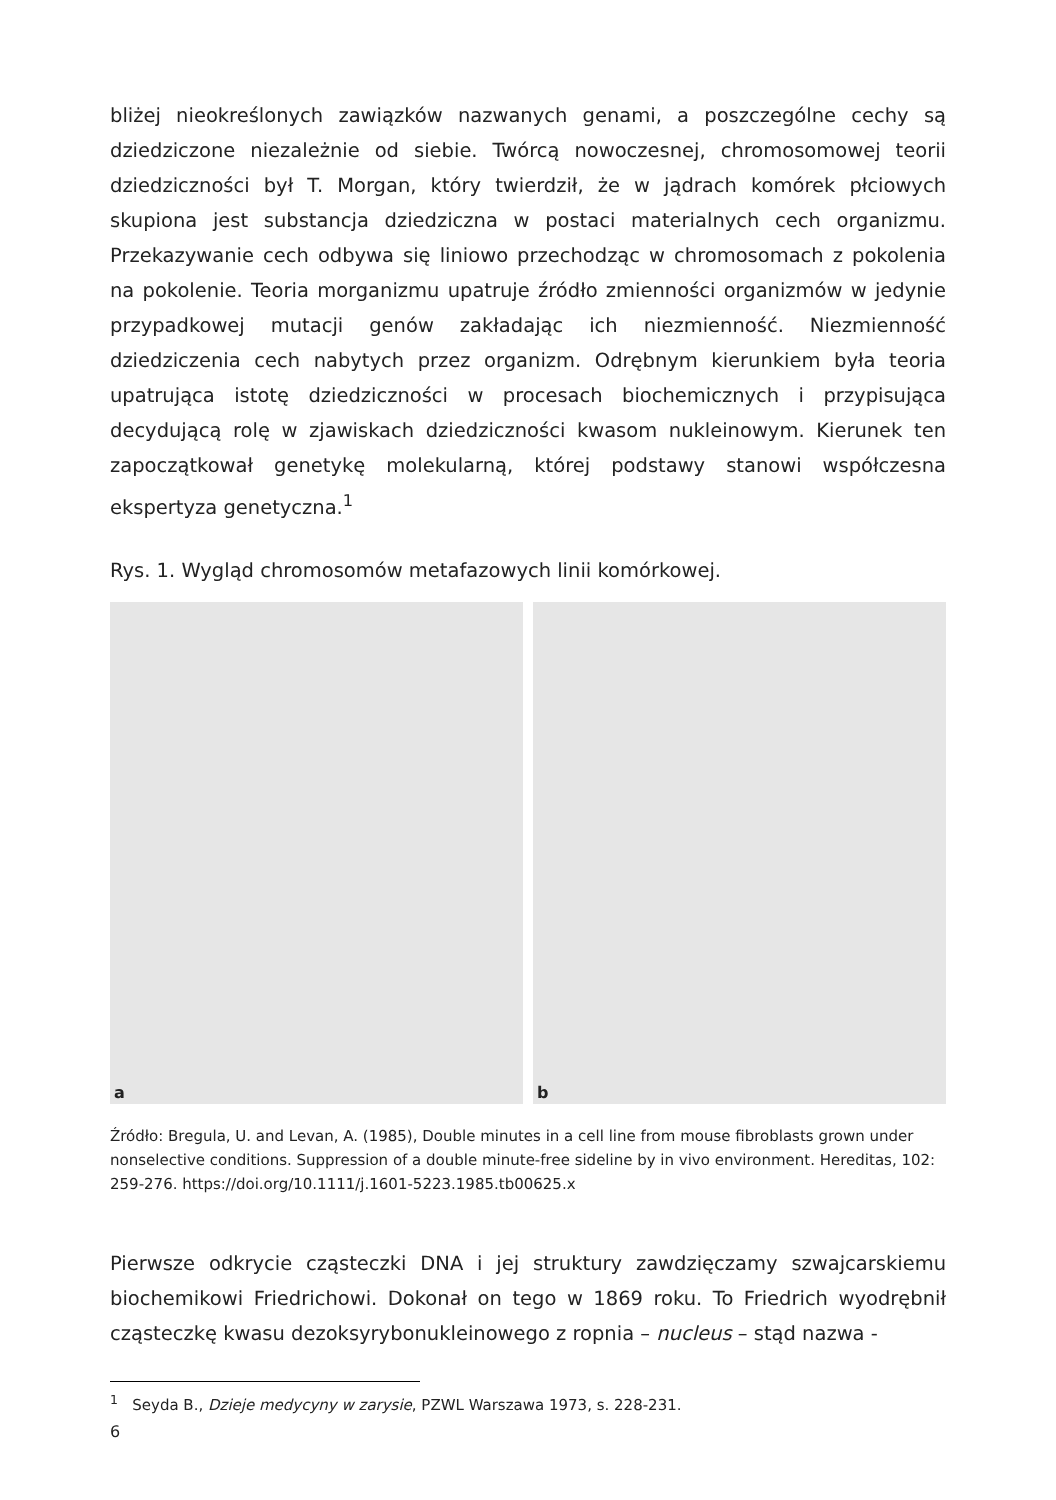bliżej nieokreślonych zawiązków nazwanych genami, a poszczególne cechy są dziedziczone niezależnie od siebie. Twórcą nowoczesnej, chromosomowej teorii dziedziczności był T. Morgan, który twierdził, że w jądrach komórek płciowych skupiona jest substancja dziedziczna w postaci materialnych cech organizmu. Przekazywanie cech odbywa się liniowo przechodząc w chromosomach z pokolenia na pokolenie. Teoria morganizmu upatruje źródło zmienności organizmów w jedynie przypadkowej mutacji genów zakładając ich niezmienność. Niezmienność dziedziczenia cech nabytych przez organizm. Odrębnym kierunkiem była teoria upatrująca istotę dziedziczności w procesach biochemicznych i przypisująca decydującą rolę w zjawiskach dziedziczności kwasom nukleinowym. Kierunek ten zapoczątkował genetykę molekularną, której podstawy stanowi współczesna ekspertyza genetyczna.<sup>1</sup>
Rys. 1. Wygląd chromosomów metafazowych linii komórkowej.
a
b
Źródło: Bregula, U. and Levan, A. (1985), Double minutes in a cell line from mouse fibroblasts grown under nonselective conditions. Suppression of a double minute-free sideline by in vivo environment. Hereditas, 102: 259-276. https://doi.org/10.1111/j.1601-5223.1985.tb00625.x
Pierwsze odkrycie cząsteczki DNA i jej struktury zawdzięczamy szwajcarskiemu biochemikowi Friedrichowi. Dokonał on tego w 1869 roku. To Friedrich wyodrębnił cząsteczkę kwasu dezoksyrybonukleinowego z ropnia – nucleus – stąd nazwa -
<sup>1</sup> Seyda B., Dzieje medycyny w zarysie, PZWL Warszawa 1973, s. 228-231.
6